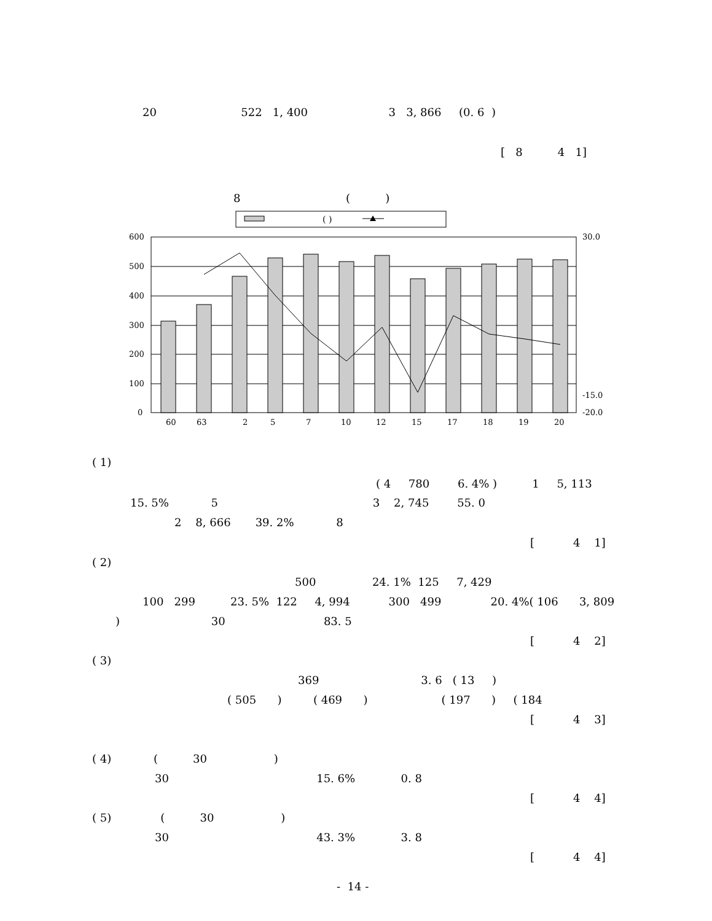20 522 1, 400 3 3, 866 (0. 6 )
[ 8 4 1]
8 ( )
( )
600
500
400
300
200
100
0
30.0
-15.0
-20.0
60
63
2
5
7
10
12
15
17
18
19
20
( 1)
( 4 780 6. 4% ) 1 5, 113
15. 5% 5 3 2, 745 55. 0
2 8, 666 39. 2% 8
[ 4 1]
( 2)
500 24. 1% 125 7, 429
100 299 23. 5% 122 4, 994 300 499 20. 4%( 106 3, 809
) 30 83. 5
[ 4 2]
( 3)
369 3. 6 ( 13 )
( 505 ) ( 469 ) ( 197 ) ( 184
[ 4 3]
( 4) ( 30 )
30 15. 6% 0. 8
[ 4 4]
( 5) ( 30 )
30 43. 3% 3. 8
[ 4 4]
- 14 -